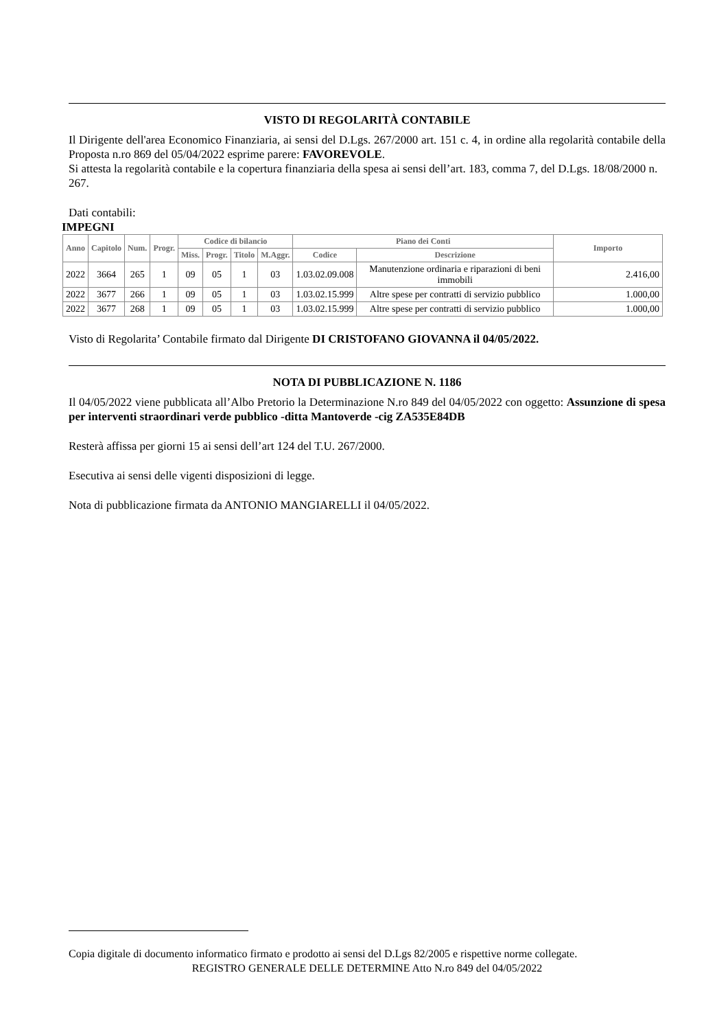VISTO DI REGOLARITÀ CONTABILE
Il Dirigente dell'area Economico Finanziaria, ai sensi del D.Lgs. 267/2000 art. 151 c. 4, in ordine alla regolarità contabile della Proposta n.ro 869 del 05/04/2022 esprime parere: FAVOREVOLE.
Si attesta la regolarità contabile e la copertura finanziaria della spesa ai sensi dell’art. 183, comma 7, del D.Lgs. 18/08/2000 n. 267.
Dati contabili:
IMPEGNI
| Anno | Capitolo | Num. | Progr. | Codice di bilancio | | | | Piano dei Conti | | Importo |
| --- | --- | --- | --- | --- | --- | --- | --- | --- | --- | --- |
| | | | | Miss. | Progr. | Titolo | M.Aggr. | Codice | Descrizione | |
| 2022 | 3664 | 265 | 1 | 09 | 05 | 1 | 03 | 1.03.02.09.008 | Manutenzione ordinaria e riparazioni di beni immobili | 2.416,00 |
| 2022 | 3677 | 266 | 1 | 09 | 05 | 1 | 03 | 1.03.02.15.999 | Altre spese per contratti di servizio pubblico | 1.000,00 |
| 2022 | 3677 | 268 | 1 | 09 | 05 | 1 | 03 | 1.03.02.15.999 | Altre spese per contratti di servizio pubblico | 1.000,00 |
Visto di Regolarita’ Contabile firmato dal Dirigente DI CRISTOFANO GIOVANNA il 04/05/2022.
NOTA DI PUBBLICAZIONE N. 1186
Il 04/05/2022 viene pubblicata all’Albo Pretorio la Determinazione N.ro 849 del 04/05/2022 con oggetto: Assunzione di spesa per interventi straordinari verde pubblico -ditta Mantoverde -cig ZA535E84DB
Resterà affissa per giorni 15 ai sensi dell’art 124 del T.U. 267/2000.
Esecutiva ai sensi delle vigenti disposizioni di legge.
Nota di pubblicazione firmata da ANTONIO MANGIARELLI il 04/05/2022.
Copia digitale di documento informatico firmato e prodotto ai sensi del D.Lgs 82/2005 e rispettive norme collegate.
REGISTRO GENERALE DELLE DETERMINE Atto N.ro 849 del 04/05/2022